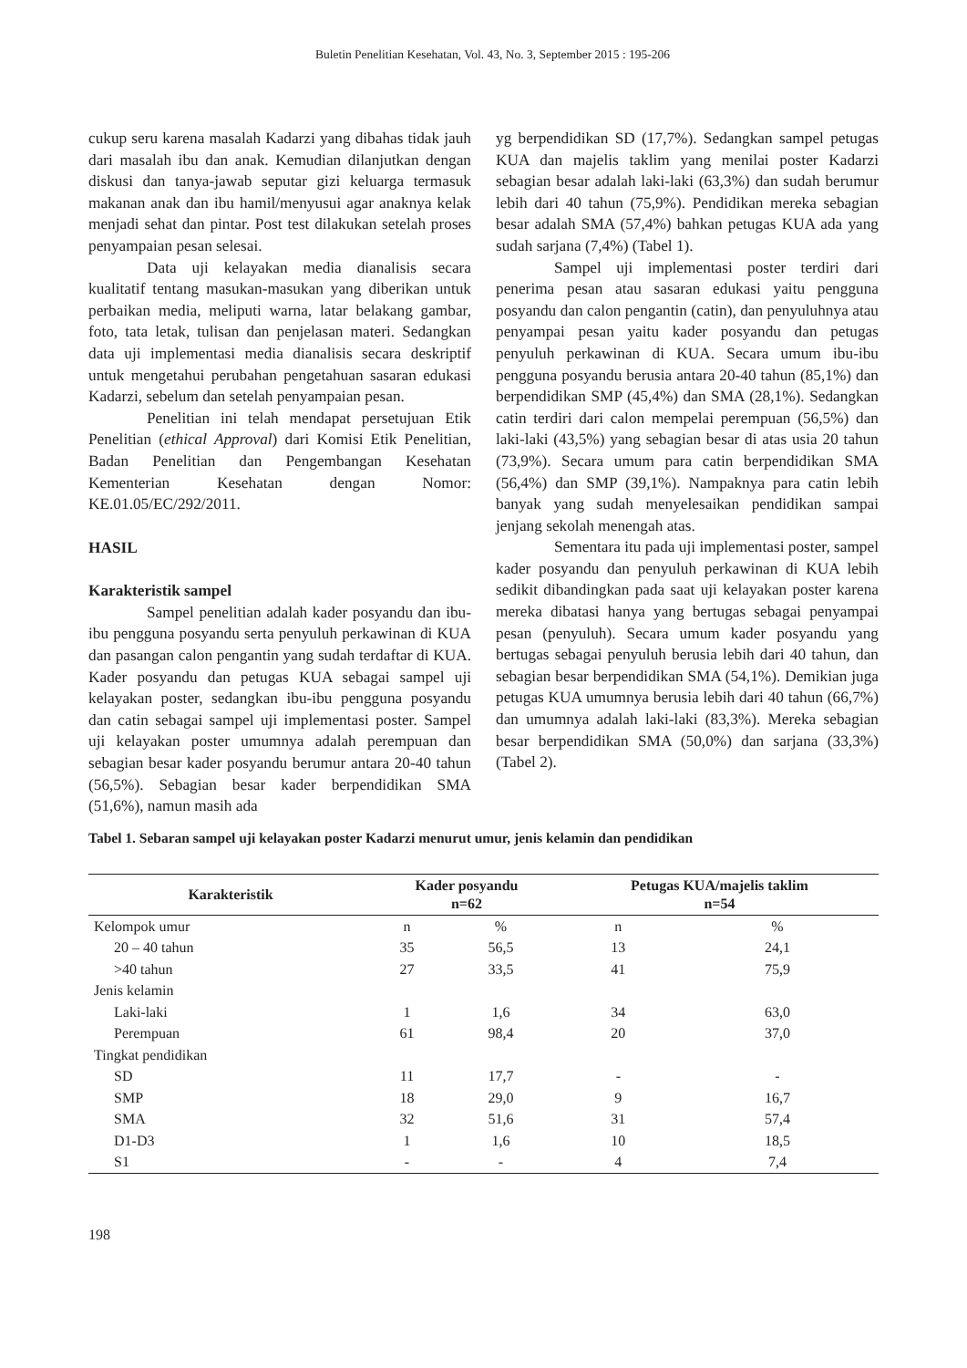Buletin Penelitian Kesehatan, Vol. 43, No. 3, September 2015 : 195-206
cukup seru karena masalah Kadarzi yang dibahas tidak jauh dari masalah ibu dan anak. Kemudian dilanjutkan dengan diskusi dan tanya-jawab seputar gizi keluarga termasuk makanan anak dan ibu hamil/menyusui agar anaknya kelak menjadi sehat dan pintar. Post test dilakukan setelah proses penyampaian pesan selesai.
Data uji kelayakan media dianalisis secara kualitatif tentang masukan-masukan yang diberikan untuk perbaikan media, meliputi warna, latar belakang gambar, foto, tata letak, tulisan dan penjelasan materi. Sedangkan data uji implementasi media dianalisis secara deskriptif untuk mengetahui perubahan pengetahuan sasaran edukasi Kadarzi, sebelum dan setelah penyampaian pesan.
Penelitian ini telah mendapat persetujuan Etik Penelitian (ethical Approval) dari Komisi Etik Penelitian, Badan Penelitian dan Pengembangan Kesehatan Kementerian Kesehatan dengan Nomor: KE.01.05/EC/292/2011.
HASIL
Karakteristik sampel
Sampel penelitian adalah kader posyandu dan ibu-ibu pengguna posyandu serta penyuluh perkawinan di KUA dan pasangan calon pengantin yang sudah terdaftar di KUA. Kader posyandu dan petugas KUA sebagai sampel uji kelayakan poster, sedangkan ibu-ibu pengguna posyandu dan catin sebagai sampel uji implementasi poster. Sampel uji kelayakan poster umumnya adalah perempuan dan sebagian besar kader posyandu berumur antara 20-40 tahun (56,5%). Sebagian besar kader berpendidikan SMA (51,6%), namun masih ada
yg berpendidikan SD (17,7%). Sedangkan sampel petugas KUA dan majelis taklim yang menilai poster Kadarzi sebagian besar adalah laki-laki (63,3%) dan sudah berumur lebih dari 40 tahun (75,9%). Pendidikan mereka sebagian besar adalah SMA (57,4%) bahkan petugas KUA ada yang sudah sarjana (7,4%) (Tabel 1).
Sampel uji implementasi poster terdiri dari penerima pesan atau sasaran edukasi yaitu pengguna posyandu dan calon pengantin (catin), dan penyuluhnya atau penyampai pesan yaitu kader posyandu dan petugas penyuluh perkawinan di KUA. Secara umum ibu-ibu pengguna posyandu berusia antara 20-40 tahun (85,1%) dan berpendidikan SMP (45,4%) dan SMA (28,1%). Sedangkan catin terdiri dari calon mempelai perempuan (56,5%) dan laki-laki (43,5%) yang sebagian besar di atas usia 20 tahun (73,9%). Secara umum para catin berpendidikan SMA (56,4%) dan SMP (39,1%). Nampaknya para catin lebih banyak yang sudah menyelesaikan pendidikan sampai jenjang sekolah menengah atas.
Sementara itu pada uji implementasi poster, sampel kader posyandu dan penyuluh perkawinan di KUA lebih sedikit dibandingkan pada saat uji kelayakan poster karena mereka dibatasi hanya yang bertugas sebagai penyampai pesan (penyuluh). Secara umum kader posyandu yang bertugas sebagai penyuluh berusia lebih dari 40 tahun, dan sebagian besar berpendidikan SMA (54,1%). Demikian juga petugas KUA umumnya berusia lebih dari 40 tahun (66,7%) dan umumnya adalah laki-laki (83,3%). Mereka sebagian besar berpendidikan SMA (50,0%) dan sarjana (33,3%) (Tabel 2).
Tabel 1. Sebaran sampel uji kelayakan poster Kadarzi menurut umur, jenis kelamin dan pendidikan
| Karakteristik | Kader posyandu n=62 | | Petugas KUA/majelis taklim n=54 | |
| --- | --- | --- | --- | --- |
| Kelompok umur | n | % | n | % |
| 20 – 40 tahun | 35 | 56,5 | 13 | 24,1 |
| >40 tahun | 27 | 33,5 | 41 | 75,9 |
| Jenis kelamin | | | | |
| Laki-laki | 1 | 1,6 | 34 | 63,0 |
| Perempuan | 61 | 98,4 | 20 | 37,0 |
| Tingkat pendidikan | | | | |
| SD | 11 | 17,7 | - | - |
| SMP | 18 | 29,0 | 9 | 16,7 |
| SMA | 32 | 51,6 | 31 | 57,4 |
| D1-D3 | 1 | 1,6 | 10 | 18,5 |
| S1 | - | - | 4 | 7,4 |
198